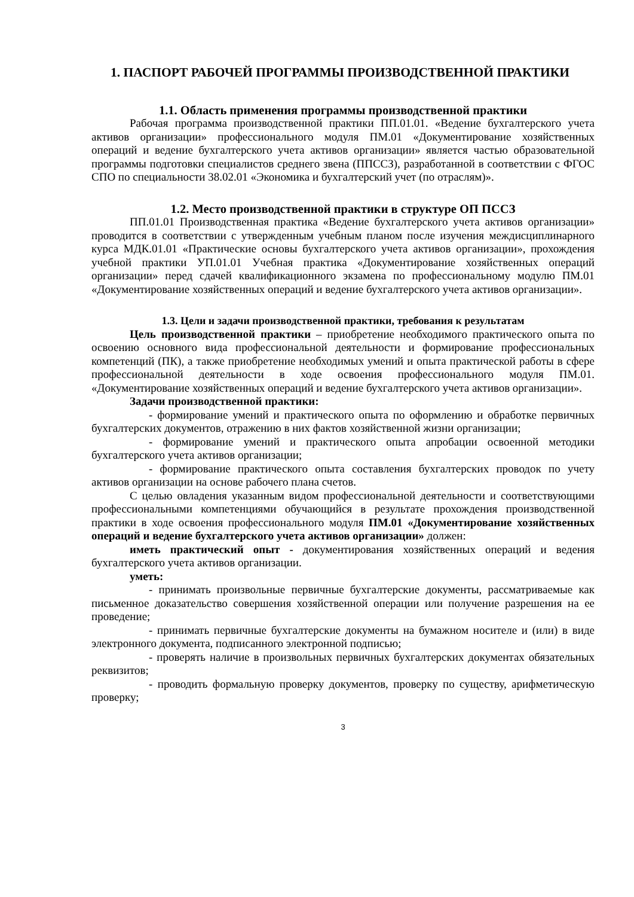1. ПАСПОРТ РАБОЧЕЙ ПРОГРАММЫ ПРОИЗВОДСТВЕННОЙ ПРАКТИКИ
1.1. Область применения программы производственной практики
Рабочая программа производственной практики ПП.01.01. «Ведение бухгалтерского учета активов организации» профессионального модуля ПМ.01 «Документирование хозяйственных операций и ведение бухгалтерского учета активов организации» является частью образовательной программы подготовки специалистов среднего звена (ППССЗ), разработанной в соответствии с ФГОС СПО по специальности 38.02.01 «Экономика и бухгалтерский учет (по отраслям)».
1.2. Место производственной практики в структуре ОП ПССЗ
ПП.01.01 Производственная практика «Ведение бухгалтерского учета активов организации» проводится в соответствии с утвержденным учебным планом после изучения междисциплинарного курса МДК.01.01 «Практические основы бухгалтерского учета активов организации», прохождения учебной практики УП.01.01 Учебная практика «Документирование хозяйственных операций организации» перед сдачей квалификационного экзамена по профессиональному модулю ПМ.01 «Документирование хозяйственных операций и ведение бухгалтерского учета активов организации».
1.3. Цели и задачи производственной практики, требования к результатам
Цель производственной практики – приобретение необходимого практического опыта по освоению основного вида профессиональной деятельности и формирование профессиональных компетенций (ПК), а также приобретение необходимых умений и опыта практической работы в сфере профессиональной деятельности в ходе освоения профессионального модуля ПМ.01. «Документирование хозяйственных операций и ведение бухгалтерского учета активов организации».
Задачи производственной практики:
- формирование умений и практического опыта по оформлению и обработке первичных бухгалтерских документов, отражению в них фактов хозяйственной жизни организации;
- формирование умений и практического опыта апробации освоенной методики бухгалтерского учета активов организации;
- формирование практического опыта составления бухгалтерских проводок по учету активов организации на основе рабочего плана счетов.
С целью овладения указанным видом профессиональной деятельности и соответствующими профессиональными компетенциями обучающийся в результате прохождения производственной практики в ходе освоения профессионального модуля ПМ.01 «Документирование хозяйственных операций и ведение бухгалтерского учета активов организации» должен:
иметь практический опыт - документирования хозяйственных операций и ведения бухгалтерского учета активов организации.
уметь:
- принимать произвольные первичные бухгалтерские документы, рассматриваемые как письменное доказательство совершения хозяйственной операции или получение разрешения на ее проведение;
- принимать первичные бухгалтерские документы на бумажном носителе и (или) в виде электронного документа, подписанного электронной подписью;
- проверять наличие в произвольных первичных бухгалтерских документах обязательных реквизитов;
- проводить формальную проверку документов, проверку по существу, арифметическую проверку;
3